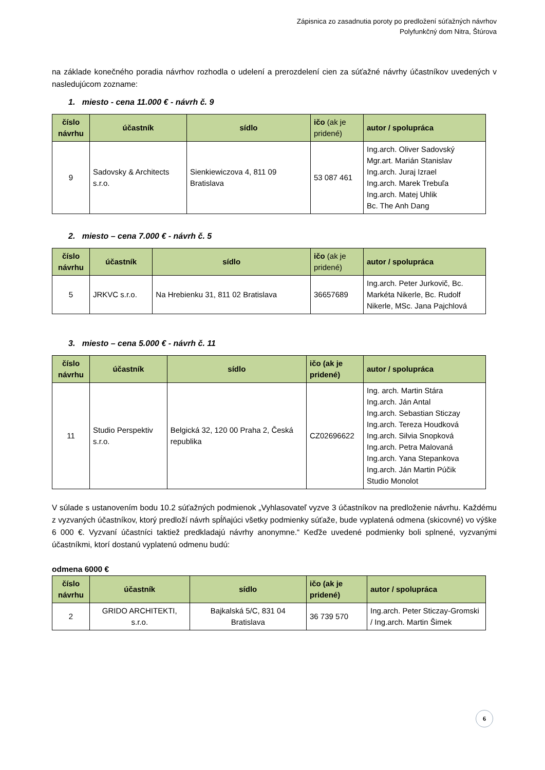Zápisnica zo zasadnutia poroty po predložení súťažných návrhov
Polyfunkčný dom Nitra, Štúrova
na základe konečného poradia návrhov rozhodla o udelení a prerozdelení cien za súťažné návrhy účastníkov uvedených v nasledujúcom zozname:
1. miesto - cena 11.000 € - návrh č. 9
| číslo návrhu | účastník | sídlo | ičo (ak je pridené) | autor / spolupráca |
| --- | --- | --- | --- | --- |
| 9 | Sadovsky & Architects s.r.o. | Sienkiewiczova 4, 811 09 Bratislava | 53 087 461 | Ing.arch. Oliver Sadovský Mgr.art. Marián Stanislav Ing.arch. Juraj Izrael Ing.arch. Marek Trebuľa Ing.arch. Matej Uhlik Bc. The Anh Dang |
2. miesto – cena 7.000 € - návrh č. 5
| číslo návrhu | účastník | sídlo | ičo (ak je pridené) | autor / spolupráca |
| --- | --- | --- | --- | --- |
| 5 | JRKVC s.r.o. | Na Hrebienku 31, 811 02 Bratislava | 36657689 | Ing.arch. Peter Jurkovič, Bc. Markéta Nikerle, Bc. Rudolf Nikerle, MSc. Jana Pajchlová |
3. miesto – cena 5.000 € - návrh č. 11
| číslo návrhu | účastník | sídlo | ičo (ak je pridené) | autor / spolupráca |
| --- | --- | --- | --- | --- |
| 11 | Studio Perspektiv s.r.o. | Belgická 32, 120 00 Praha 2, Česká republika | CZ02696622 | Ing. arch. Martin Stára Ing.arch. Ján Antal Ing.arch. Sebastian Sticzay Ing.arch. Tereza Houdková Ing.arch. Silvia Snopková Ing.arch. Petra Malovaná Ing.arch. Yana Stepankova Ing.arch. Ján Martin Púčik Studio Monolot |
V súlade s ustanovením bodu 10.2 súťažných podmienok „Vyhlasovateľ vyzve 3 účastníkov na predloženie návrhu. Každému z vyzvaných účastníkov, ktorý predloží návrh spĺňajúci všetky podmienky súťaže, bude vyplatená odmena (skicovné) vo výške 6 000 €. Vyzvaní účastníci taktiež predkladajú návrhy anonymne.“ Keďže uvedené podmienky boli splnené, vyzvanými účastníkmi, ktorí dostanú vyplatenú odmenu budú:
odmena 6000 €
| číslo návrhu | účastník | sídlo | ičo (ak je pridené) | autor / spolupráca |
| --- | --- | --- | --- | --- |
| 2 | GRIDO ARCHITEKTI, s.r.o. | Bajkalská 5/C, 831 04 Bratislava | 36 739 570 | Ing.arch. Peter Sticzay-Gromski / Ing.arch. Martin Šimek |
6